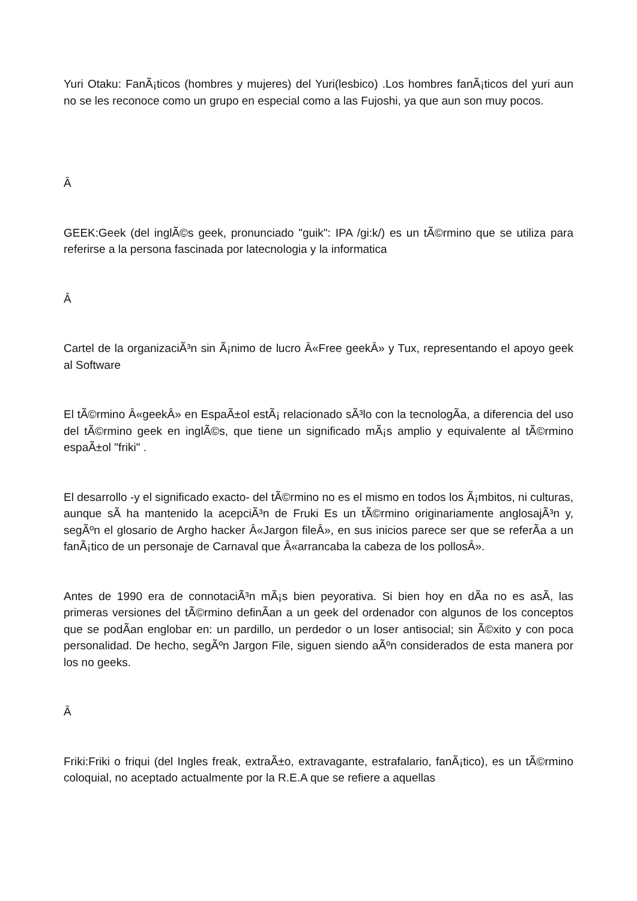Yuri Otaku: FanÃ¡ticos (hombres y mujeres) del Yuri(lesbico) .Los hombres fanÃ¡ticos del yuri aun no se les reconoce como un grupo en especial como a las Fujoshi, ya que aun son muy pocos.
Â
GEEK:Geek (del inglÃ©s geek, pronunciado "guik": IPA /gi:k/) es un tÃ©rmino que se utiliza para referirse a la persona fascinada por latecnologia y la informatica
Â
Cartel de la organizaciÃ³n sin Ã¡nimo de lucro Â«Free geekÂ» y Tux, representando el apoyo geek al Software
El tÃ©rmino Â«geekÂ» en EspaÃ±ol estÃ¡ relacionado sÃ³lo con la tecnologÃ­a, a diferencia del uso del tÃ©rmino geek en inglÃ©s, que tiene un significado mÃ¡s amplio y equivalente al tÃ©rmino espaÃ±ol "friki" .
El desarrollo -y el significado exacto- del tÃ©rmino no es el mismo en todos los Ã¡mbitos, ni culturas, aunque sÃ­ ha mantenido la acepciÃ³n de Fruki Es un tÃ©rmino originariamente anglosajÃ³n y, segÃºn el glosario de Argho hacker Â«Jargon fileÂ», en sus inicios parece ser que se referÃ­a a un fanÃ¡tico de un personaje de Carnaval que Â«arrancaba la cabeza de los pollosÂ».
Antes de 1990 era de connotaciÃ³n mÃ¡s bien peyorativa. Si bien hoy en dÃ­a no es asÃ­, las primeras versiones del tÃ©rmino definÃ­an a un geek del ordenador con algunos de los conceptos que se podÃ­an englobar en: un pardillo, un perdedor o un loser antisocial; sin Ã©xito y con poca personalidad. De hecho, segÃºn Jargon File, siguen siendo aÃºn considerados de esta manera por los no geeks.
Â
Friki:Friki o friqui (del Ingles freak, extraÃ±o, extravagante, estrafalario, fanÃ¡tico), es un tÃ©rmino coloquial, no aceptado actualmente por la R.E.A que se refiere a aquellas